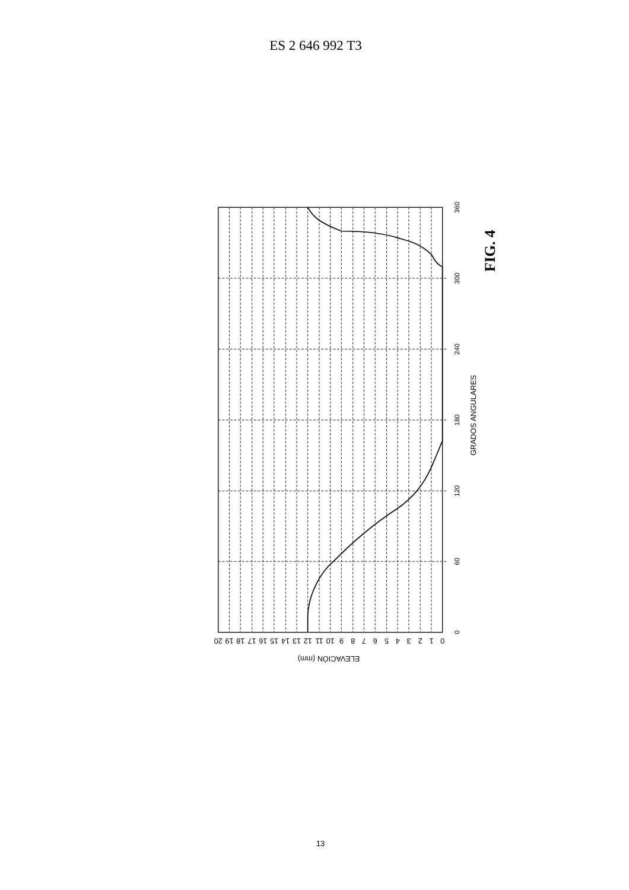ES 2 646 992 T3
0
60
120
180
240
300
360
0
1
2
3
4
5
6
7
8
9
10
11
12
13
14
15
16
17
18
19
20
ELEVACIÓN (mm)
GRADOS ANGULARES
FIG. 4
13